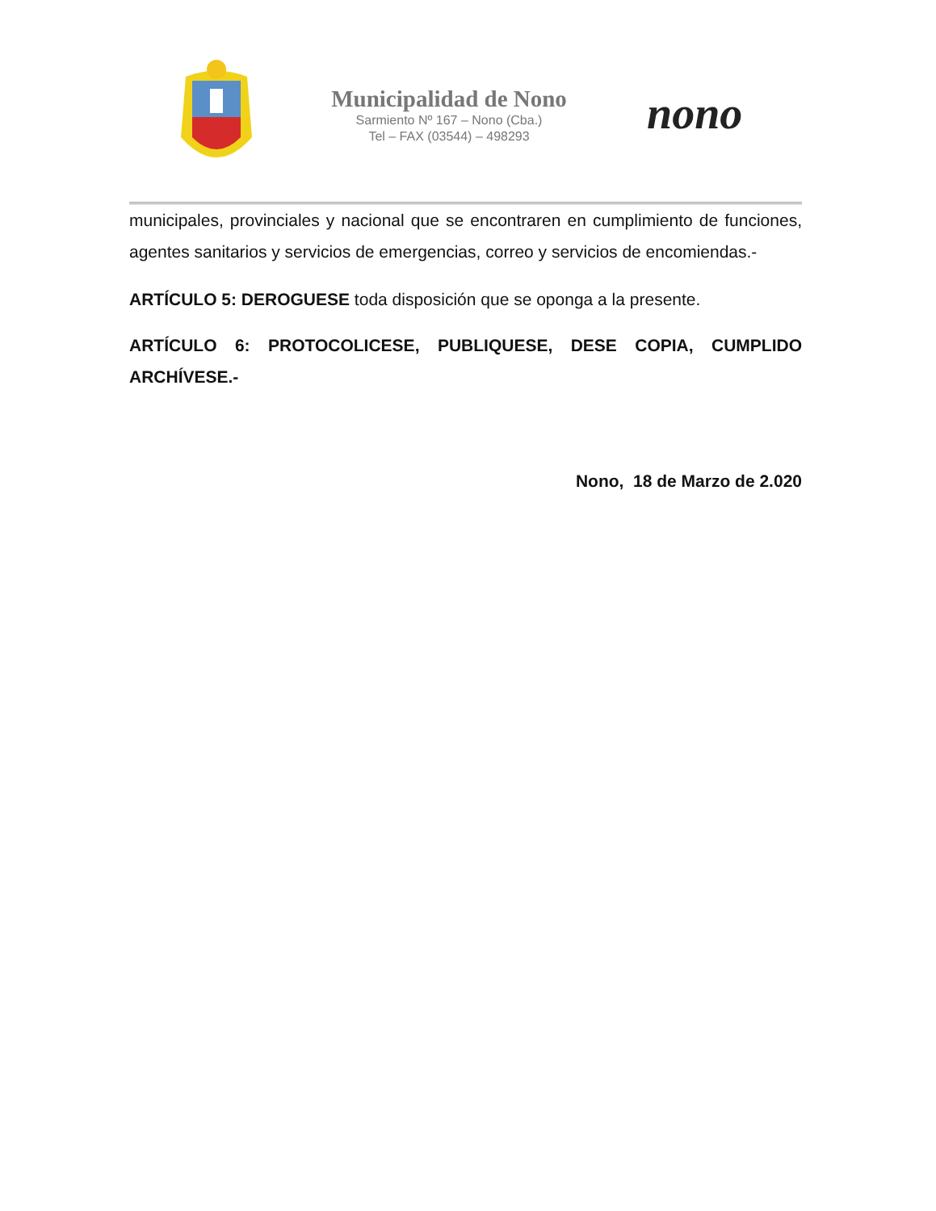Municipalidad de Nono
Sarmiento Nº 167 – Nono (Cba.)
Tel – FAX (03544) – 498293
nono
municipales, provinciales y nacional que se encontraren en cumplimiento de funciones, agentes sanitarios y servicios de emergencias, correo y servicios de encomiendas.-
ARTÍCULO 5: DEROGUESE toda disposición que se oponga a la presente.
ARTÍCULO 6: PROTOCOLICESE, PUBLIQUESE, DESE COPIA, CUMPLIDO ARCHÍVESE.-
Nono, 18 de Marzo de 2.020